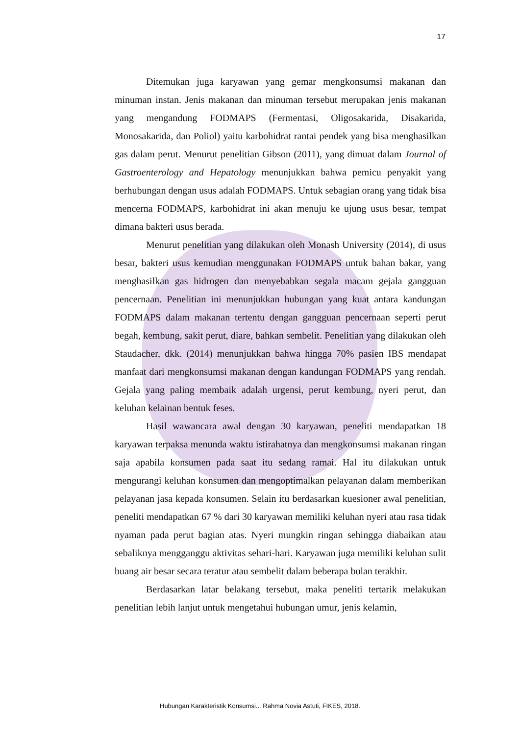17
Ditemukan juga karyawan yang gemar mengkonsumsi makanan dan minuman instan. Jenis makanan dan minuman tersebut merupakan jenis makanan yang mengandung FODMAPS (Fermentasi, Oligosakarida, Disakarida, Monosakarida, dan Poliol) yaitu karbohidrat rantai pendek yang bisa menghasilkan gas dalam perut. Menurut penelitian Gibson (2011), yang dimuat dalam Journal of Gastroenterology and Hepatology menunjukkan bahwa pemicu penyakit yang berhubungan dengan usus adalah FODMAPS. Untuk sebagian orang yang tidak bisa mencerna FODMAPS, karbohidrat ini akan menuju ke ujung usus besar, tempat dimana bakteri usus berada.
Menurut penelitian yang dilakukan oleh Monash University (2014), di usus besar, bakteri usus kemudian menggunakan FODMAPS untuk bahan bakar, yang menghasilkan gas hidrogen dan menyebabkan segala macam gejala gangguan pencernaan. Penelitian ini menunjukkan hubungan yang kuat antara kandungan FODMAPS dalam makanan tertentu dengan gangguan pencernaan seperti perut begah, kembung, sakit perut, diare, bahkan sembelit. Penelitian yang dilakukan oleh Staudacher, dkk. (2014) menunjukkan bahwa hingga 70% pasien IBS mendapat manfaat dari mengkonsumsi makanan dengan kandungan FODMAPS yang rendah. Gejala yang paling membaik adalah urgensi, perut kembung, nyeri perut, dan keluhan kelainan bentuk feses.
Hasil wawancara awal dengan 30 karyawan, peneliti mendapatkan 18 karyawan terpaksa menunda waktu istirahatnya dan mengkonsumsi makanan ringan saja apabila konsumen pada saat itu sedang ramai. Hal itu dilakukan untuk mengurangi keluhan konsumen dan mengoptimalkan pelayanan dalam memberikan pelayanan jasa kepada konsumen. Selain itu berdasarkan kuesioner awal penelitian, peneliti mendapatkan 67 % dari 30 karyawan memiliki keluhan nyeri atau rasa tidak nyaman pada perut bagian atas. Nyeri mungkin ringan sehingga diabaikan atau sebaliknya mengganggu aktivitas sehari-hari. Karyawan juga memiliki keluhan sulit buang air besar secara teratur atau sembelit dalam beberapa bulan terakhir.
Berdasarkan latar belakang tersebut, maka peneliti tertarik melakukan penelitian lebih lanjut untuk mengetahui hubungan umur, jenis kelamin,
Hubungan Karakteristik Konsumsi... Rahma Novia Astuti, FIKES, 2018.